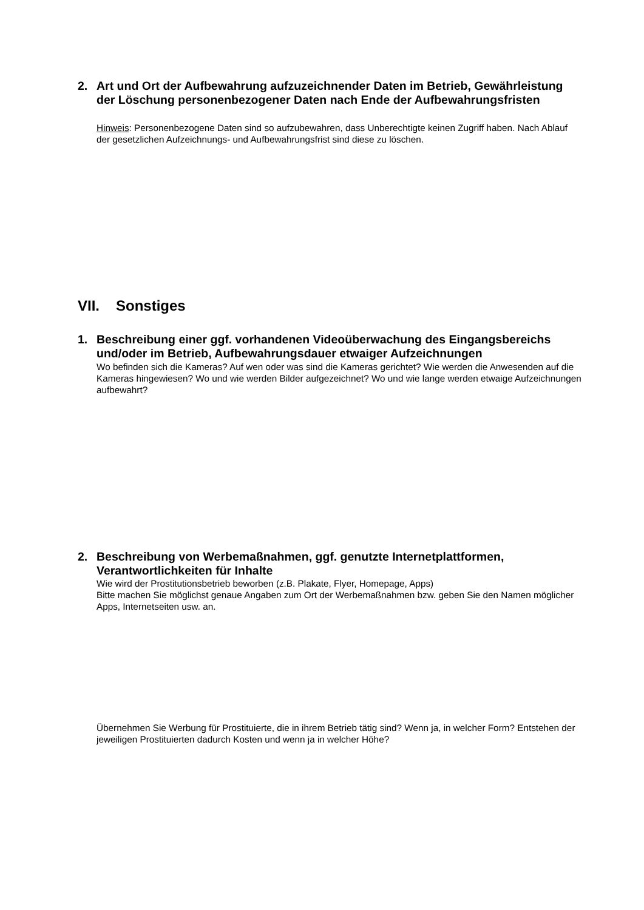2. Art und Ort der Aufbewahrung aufzuzeichnender Daten im Betrieb, Gewährleistung der Löschung personenbezogener Daten nach Ende der Aufbewahrungsfristen
Hinweis: Personenbezogene Daten sind so aufzubewahren, dass Unberechtigte keinen Zugriff haben. Nach Ablauf der gesetzlichen Aufzeichnungs- und Aufbewahrungsfrist sind diese zu löschen.
VII. Sonstiges
1. Beschreibung einer ggf. vorhandenen Videoüberwachung des Eingangsbereichs und/oder im Betrieb, Aufbewahrungsdauer etwaiger Aufzeichnungen
Wo befinden sich die Kameras? Auf wen oder was sind die Kameras gerichtet? Wie werden die Anwesenden auf die Kameras hingewiesen? Wo und wie werden Bilder aufgezeichnet? Wo und wie lange werden etwaige Aufzeichnungen aufbewahrt?
2. Beschreibung von Werbemaßnahmen, ggf. genutzte Internetplattformen, Verantwortlichkeiten für Inhalte
Wie wird der Prostitutionsbetrieb beworben (z.B. Plakate, Flyer, Homepage, Apps)
Bitte machen Sie möglichst genaue Angaben zum Ort der Werbemaßnahmen bzw. geben Sie den Namen möglicher Apps, Internetseiten usw. an.
Übernehmen Sie Werbung für Prostituierte, die in ihrem Betrieb tätig sind? Wenn ja, in welcher Form? Entstehen der jeweiligen Prostituierten dadurch Kosten und wenn ja in welcher Höhe?